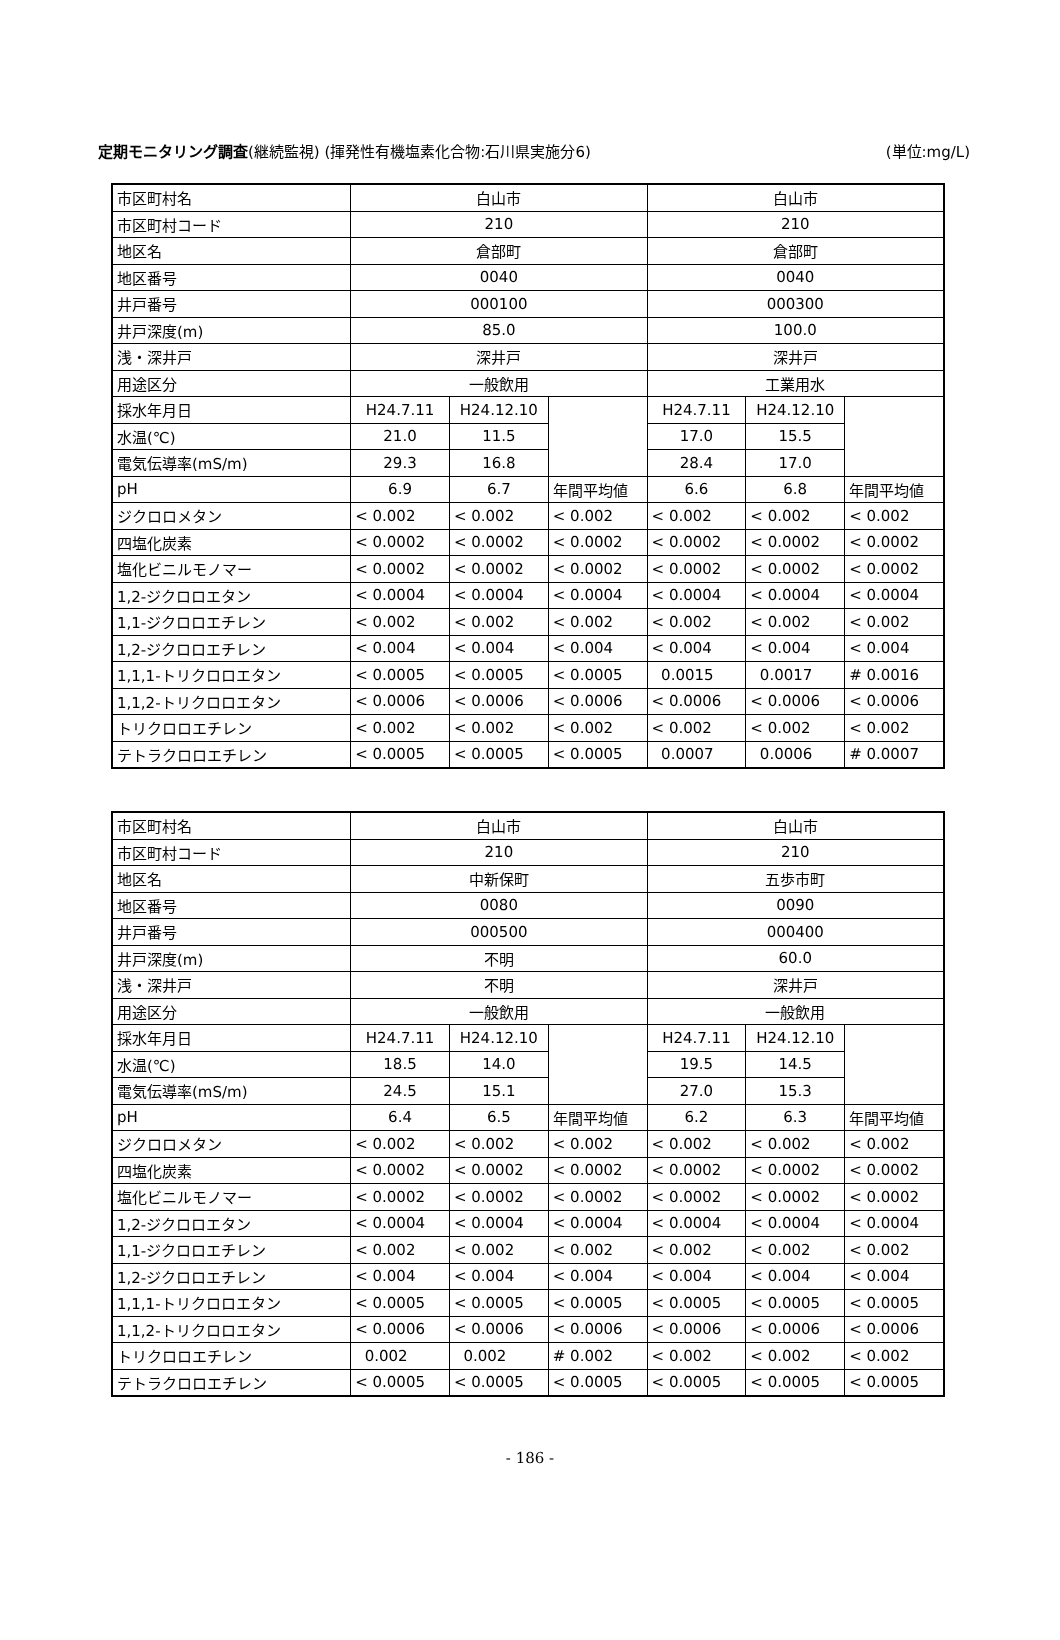定期モニタリング調査(継続監視) (揮発性有機塩素化合物:石川県実施分6) (単位:mg/L)
| 市区町村名 | 白山市 | | | 白山市 | | |
| 市区町村コード | 210 | | | 210 | | |
| 地区名 | 倉部町 | | | 倉部町 | | |
| 地区番号 | 0040 | | | 0040 | | |
| 井戸番号 | 000100 | | | 000300 | | |
| 井戸深度(m) | 85.0 | | | 100.0 | | |
| 浅・深井戸 | 深井戸 | | | 深井戸 | | |
| 用途区分 | 一般飲用 | | | 工業用水 | | |
| 採水年月日 | H24.7.11 | H24.12.10 | | H24.7.11 | H24.12.10 | |
| 水温(℃) | 21.0 | 11.5 | | 17.0 | 15.5 | |
| 電気伝導率(mS/m) | 29.3 | 16.8 | | 28.4 | 17.0 | |
| pH | 6.9 | 6.7 | 年間平均値 | 6.6 | 6.8 | 年間平均値 |
| ジクロロメタン | < 0.002 | < 0.002 | < 0.002 | < 0.002 | < 0.002 | < 0.002 |
| 四塩化炭素 | < 0.0002 | < 0.0002 | < 0.0002 | < 0.0002 | < 0.0002 | < 0.0002 |
| 塩化ビニルモノマー | < 0.0002 | < 0.0002 | < 0.0002 | < 0.0002 | < 0.0002 | < 0.0002 |
| 1,2-ジクロロエタン | < 0.0004 | < 0.0004 | < 0.0004 | < 0.0004 | < 0.0004 | < 0.0004 |
| 1,1-ジクロロエチレン | < 0.002 | < 0.002 | < 0.002 | < 0.002 | < 0.002 | < 0.002 |
| 1,2-ジクロロエチレン | < 0.004 | < 0.004 | < 0.004 | < 0.004 | < 0.004 | < 0.004 |
| 1,1,1-トリクロロエタン | < 0.0005 | < 0.0005 | < 0.0005 | 0.0015 | 0.0017 | # 0.0016 |
| 1,1,2-トリクロロエタン | < 0.0006 | < 0.0006 | < 0.0006 | < 0.0006 | < 0.0006 | < 0.0006 |
| トリクロロエチレン | < 0.002 | < 0.002 | < 0.002 | < 0.002 | < 0.002 | < 0.002 |
| テトラクロロエチレン | < 0.0005 | < 0.0005 | < 0.0005 | 0.0007 | 0.0006 | # 0.0007 |
| 市区町村名 | 白山市 | | | 白山市 | | |
| 市区町村コード | 210 | | | 210 | | |
| 地区名 | 中新保町 | | | 五歩市町 | | |
| 地区番号 | 0080 | | | 0090 | | |
| 井戸番号 | 000500 | | | 000400 | | |
| 井戸深度(m) | 不明 | | | 60.0 | | |
| 浅・深井戸 | 不明 | | | 深井戸 | | |
| 用途区分 | 一般飲用 | | | 一般飲用 | | |
| 採水年月日 | H24.7.11 | H24.12.10 | | H24.7.11 | H24.12.10 | |
| 水温(℃) | 18.5 | 14.0 | | 19.5 | 14.5 | |
| 電気伝導率(mS/m) | 24.5 | 15.1 | | 27.0 | 15.3 | |
| pH | 6.4 | 6.5 | 年間平均値 | 6.2 | 6.3 | 年間平均値 |
| ジクロロメタン | < 0.002 | < 0.002 | < 0.002 | < 0.002 | < 0.002 | < 0.002 |
| 四塩化炭素 | < 0.0002 | < 0.0002 | < 0.0002 | < 0.0002 | < 0.0002 | < 0.0002 |
| 塩化ビニルモノマー | < 0.0002 | < 0.0002 | < 0.0002 | < 0.0002 | < 0.0002 | < 0.0002 |
| 1,2-ジクロロエタン | < 0.0004 | < 0.0004 | < 0.0004 | < 0.0004 | < 0.0004 | < 0.0004 |
| 1,1-ジクロロエチレン | < 0.002 | < 0.002 | < 0.002 | < 0.002 | < 0.002 | < 0.002 |
| 1,2-ジクロロエチレン | < 0.004 | < 0.004 | < 0.004 | < 0.004 | < 0.004 | < 0.004 |
| 1,1,1-トリクロロエタン | < 0.0005 | < 0.0005 | < 0.0005 | < 0.0005 | < 0.0005 | < 0.0005 |
| 1,1,2-トリクロロエタン | < 0.0006 | < 0.0006 | < 0.0006 | < 0.0006 | < 0.0006 | < 0.0006 |
| トリクロロエチレン | 0.002 | 0.002 | # 0.002 | < 0.002 | < 0.002 | < 0.002 |
| テトラクロロエチレン | < 0.0005 | < 0.0005 | < 0.0005 | < 0.0005 | < 0.0005 | < 0.0005 |
- 186 -